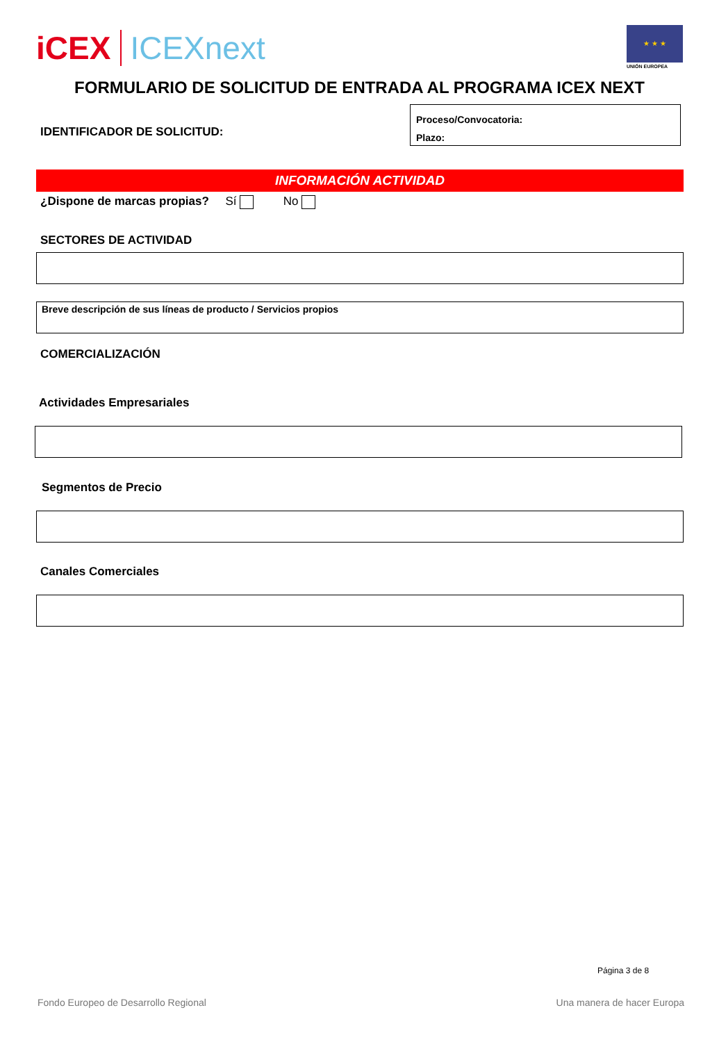iCEX ICEXnext
★ ★ ★
UNIÓN EUROPEA
FORMULARIO DE SOLICITUD DE ENTRADA AL PROGRAMA ICEX NEXT
IDENTIFICADOR DE SOLICITUD:
Proceso/Convocatoria:
Plazo:
INFORMACIÓN ACTIVIDAD
¿Dispone de marcas propias? Sí No
SECTORES DE ACTIVIDAD
Breve descripción de sus líneas de producto / Servicios propios
COMERCIALIZACIÓN
Actividades Empresariales
Segmentos de Precio
Canales Comerciales
Página 3 de 8
Fondo Europeo de Desarrollo Regional
Una manera de hacer Europa